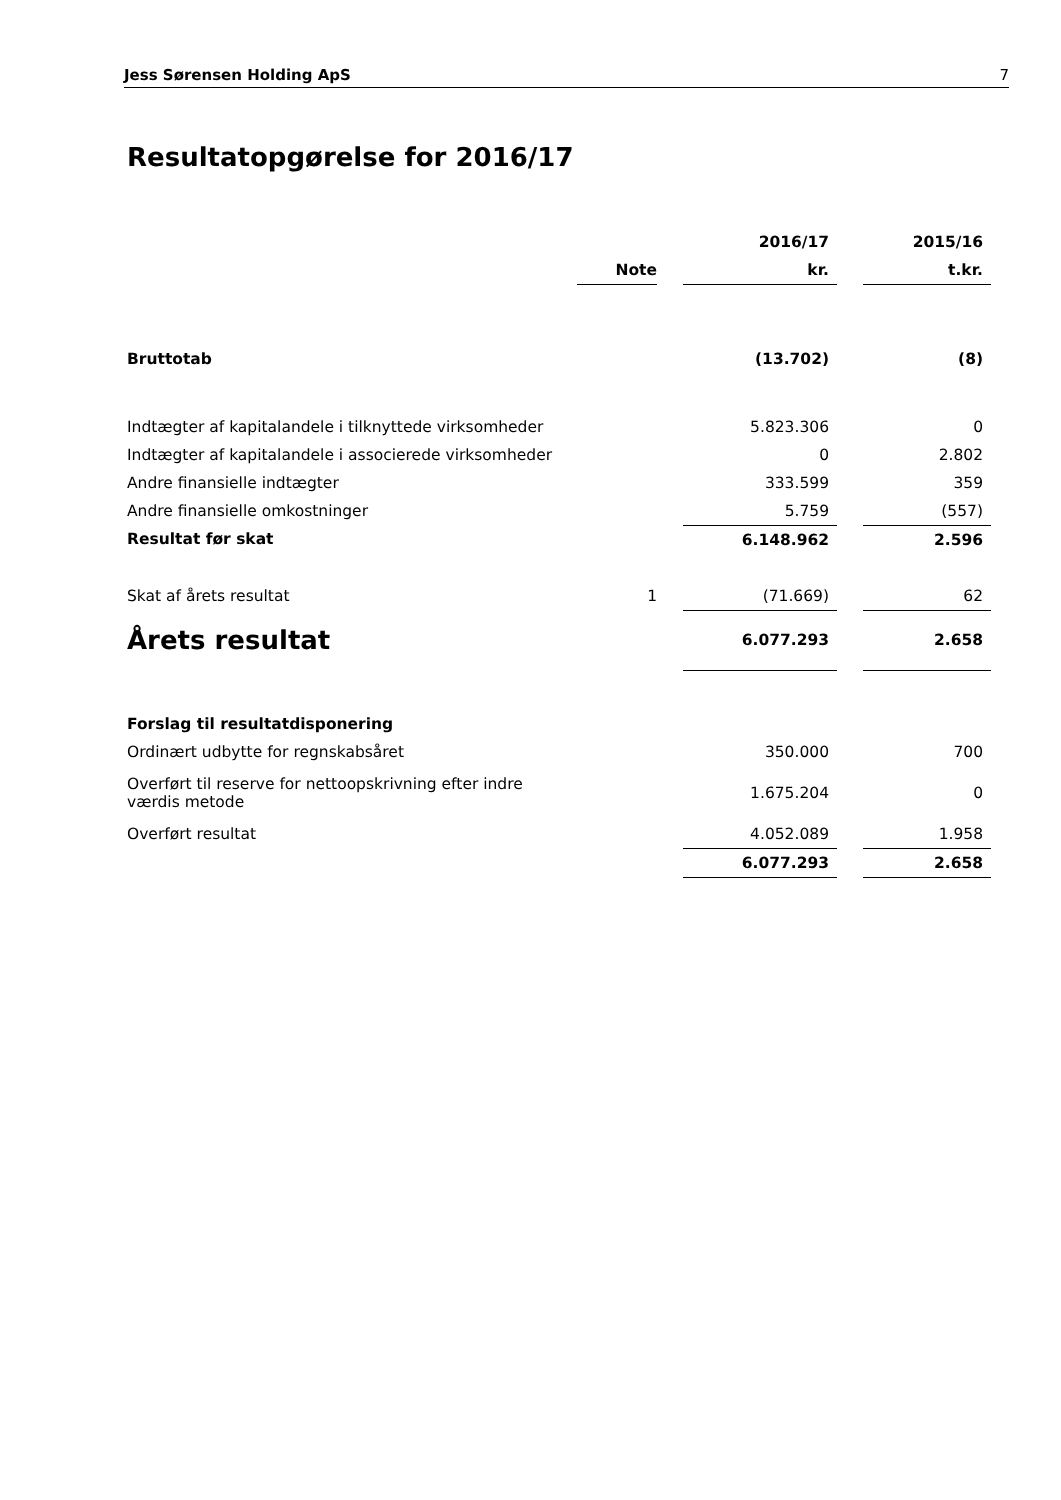Jess Sørensen Holding ApS 7
Resultatopgørelse for 2016/17
| | | | 2016/17 | | 2015/16 |
| | Note | | kr. | | t.kr. |
| Bruttotab | | | (13.702) | | (8) |
| Indtægter af kapitalandele i tilknyttede virksomheder | | | 5.823.306 | | 0 |
| Indtægter af kapitalandele i associerede virksomheder | | | 0 | | 2.802 |
| Andre finansielle indtægter | | | 333.599 | | 359 |
| Andre finansielle omkostninger | | | 5.759 | | (557) |
| Resultat før skat | | | 6.148.962 | | 2.596 |
| Skat af årets resultat | 1 | | (71.669) | | 62 |
| Årets resultat | | | 6.077.293 | | 2.658 |
| Forslag til resultatdisponering | | | | | |
| Ordinært udbytte for regnskabsåret | | | 350.000 | | 700 |
| Overført til reserve for nettoopskrivning efter indre værdis metode | | | 1.675.204 | | 0 |
| Overført resultat | | | 4.052.089 | | 1.958 |
| | | | 6.077.293 | | 2.658 |